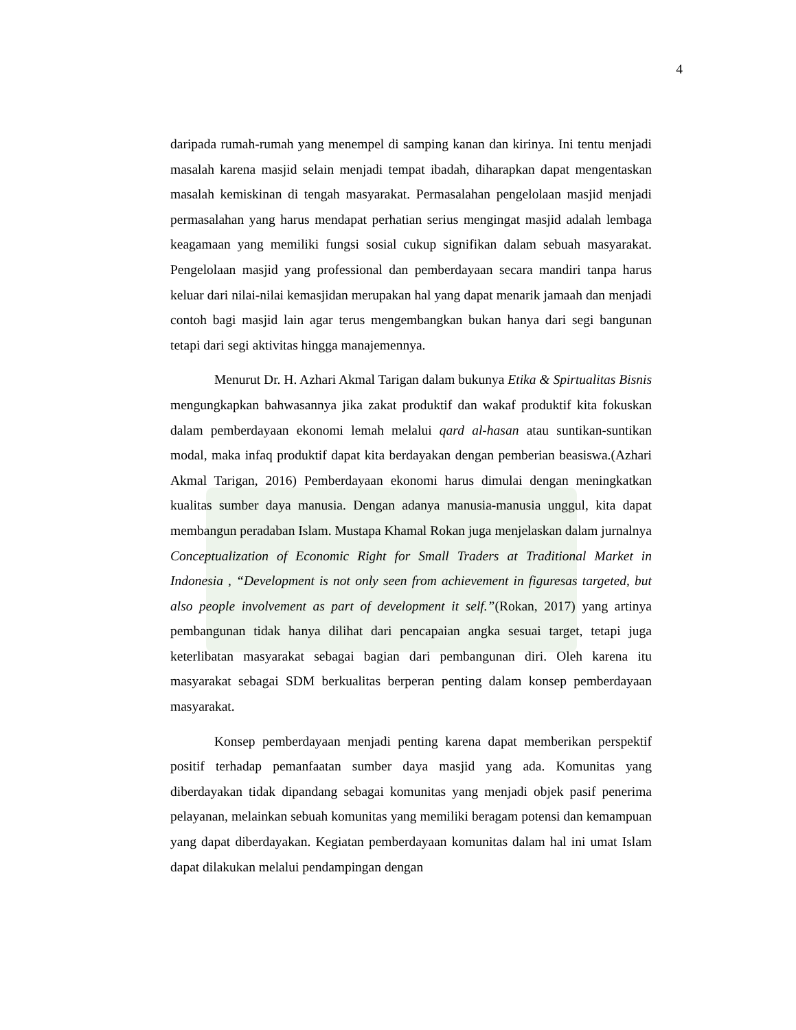4
daripada rumah-rumah yang menempel di samping kanan dan kirinya. Ini tentu menjadi masalah karena masjid selain menjadi tempat ibadah, diharapkan dapat mengentaskan masalah kemiskinan di tengah masyarakat. Permasalahan pengelolaan masjid menjadi permasalahan yang harus mendapat perhatian serius mengingat masjid adalah lembaga keagamaan yang memiliki fungsi sosial cukup signifikan dalam sebuah masyarakat. Pengelolaan masjid yang professional dan pemberdayaan secara mandiri tanpa harus keluar dari nilai-nilai kemasjidan merupakan hal yang dapat menarik jamaah dan menjadi contoh bagi masjid lain agar terus mengembangkan bukan hanya dari segi bangunan tetapi dari segi aktivitas hingga manajemennya.
Menurut Dr. H. Azhari Akmal Tarigan dalam bukunya Etika & Spirtualitas Bisnis mengungkapkan bahwasannya jika zakat produktif dan wakaf produktif kita fokuskan dalam pemberdayaan ekonomi lemah melalui qard al-hasan atau suntikan-suntikan modal, maka infaq produktif dapat kita berdayakan dengan pemberian beasiswa.(Azhari Akmal Tarigan, 2016) Pemberdayaan ekonomi harus dimulai dengan meningkatkan kualitas sumber daya manusia. Dengan adanya manusia-manusia unggul, kita dapat membangun peradaban Islam. Mustapa Khamal Rokan juga menjelaskan dalam jurnalnya Conceptualization of Economic Right for Small Traders at Traditional Market in Indonesia , “Development is not only seen from achievement in figuresas targeted, but also people involvement as part of development it self.”(Rokan, 2017) yang artinya pembangunan tidak hanya dilihat dari pencapaian angka sesuai target, tetapi juga keterlibatan masyarakat sebagai bagian dari pembangunan diri. Oleh karena itu masyarakat sebagai SDM berkualitas berperan penting dalam konsep pemberdayaan masyarakat.
Konsep pemberdayaan menjadi penting karena dapat memberikan perspektif positif terhadap pemanfaatan sumber daya masjid yang ada. Komunitas yang diberdayakan tidak dipandang sebagai komunitas yang menjadi objek pasif penerima pelayanan, melainkan sebuah komunitas yang memiliki beragam potensi dan kemampuan yang dapat diberdayakan. Kegiatan pemberdayaan komunitas dalam hal ini umat Islam dapat dilakukan melalui pendampingan dengan